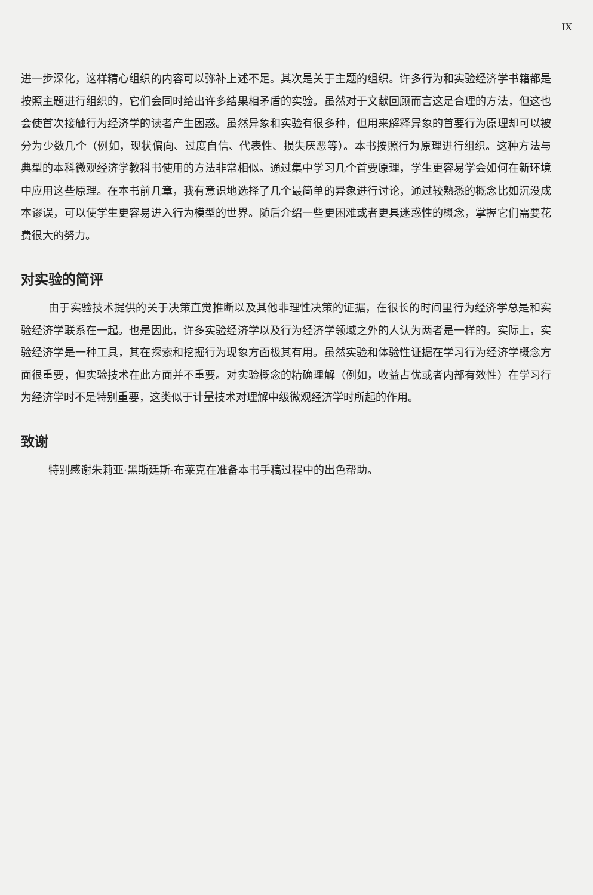IX
进一步深化，这样精心组织的内容可以弥补上述不足。其次是关于主题的组织。许多行为和实验经济学书籍都是按照主题进行组织的，它们会同时给出许多结果相矛盾的实验。虽然对于文献回顾而言这是合理的方法，但这也会使首次接触行为经济学的读者产生困惑。虽然异象和实验有很多种，但用来解释异象的首要行为原理却可以被分为少数几个（例如，现状偏向、过度自信、代表性、损失厌恶等）。本书按照行为原理进行组织。这种方法与典型的本科微观经济学教科书使用的方法非常相似。通过集中学习几个首要原理，学生更容易学会如何在新环境中应用这些原理。在本书前几章，我有意识地选择了几个最简单的异象进行讨论，通过较熟悉的概念比如沉没成本谬误，可以使学生更容易进入行为模型的世界。随后介绍一些更困难或者更具迷惑性的概念，掌握它们需要花费很大的努力。
对实验的简评
由于实验技术提供的关于决策直觉推断以及其他非理性决策的证据，在很长的时间里行为经济学总是和实验经济学联系在一起。也是因此，许多实验经济学以及行为经济学领域之外的人认为两者是一样的。实际上，实验经济学是一种工具，其在探索和挖掘行为现象方面极其有用。虽然实验和体验性证据在学习行为经济学概念方面很重要，但实验技术在此方面并不重要。对实验概念的精确理解（例如，收益占优或者内部有效性）在学习行为经济学时不是特别重要，这类似于计量技术对理解中级微观经济学时所起的作用。
致谢
特别感谢朱莉亚·黑斯廷斯-布莱克在准备本书手稿过程中的出色帮助。